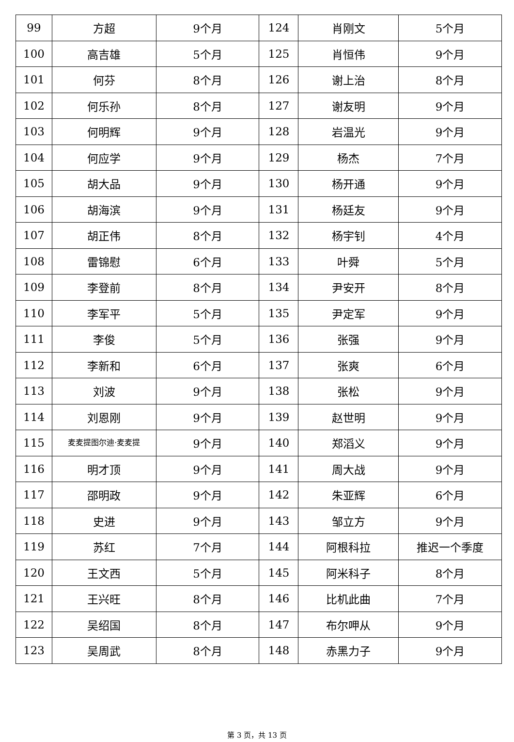| 99 | 方超 | 9个月 | 124 | 肖刚文 | 5个月 |
| 100 | 高吉雄 | 5个月 | 125 | 肖恒伟 | 9个月 |
| 101 | 何芬 | 8个月 | 126 | 谢上治 | 8个月 |
| 102 | 何乐孙 | 8个月 | 127 | 谢友明 | 9个月 |
| 103 | 何明辉 | 9个月 | 128 | 岩温光 | 9个月 |
| 104 | 何应学 | 9个月 | 129 | 杨杰 | 7个月 |
| 105 | 胡大品 | 9个月 | 130 | 杨开通 | 9个月 |
| 106 | 胡海滨 | 9个月 | 131 | 杨廷友 | 9个月 |
| 107 | 胡正伟 | 8个月 | 132 | 杨宇钊 | 4个月 |
| 108 | 雷锦慰 | 6个月 | 133 | 叶舜 | 5个月 |
| 109 | 李登前 | 8个月 | 134 | 尹安开 | 8个月 |
| 110 | 李军平 | 5个月 | 135 | 尹定军 | 9个月 |
| 111 | 李俊 | 5个月 | 136 | 张强 | 9个月 |
| 112 | 李新和 | 6个月 | 137 | 张爽 | 6个月 |
| 113 | 刘波 | 9个月 | 138 | 张松 | 9个月 |
| 114 | 刘恩刚 | 9个月 | 139 | 赵世明 | 9个月 |
| 115 | 麦麦提图尔迪·麦麦提 | 9个月 | 140 | 郑滔义 | 9个月 |
| 116 | 明才顶 | 9个月 | 141 | 周大战 | 9个月 |
| 117 | 邵明政 | 9个月 | 142 | 朱亚辉 | 6个月 |
| 118 | 史进 | 9个月 | 143 | 邹立方 | 9个月 |
| 119 | 苏红 | 7个月 | 144 | 阿根科拉 | 推迟一个季度 |
| 120 | 王文西 | 5个月 | 145 | 阿米科子 | 8个月 |
| 121 | 王兴旺 | 8个月 | 146 | 比机此曲 | 7个月 |
| 122 | 吴绍国 | 8个月 | 147 | 布尔呷从 | 9个月 |
| 123 | 吴周武 | 8个月 | 148 | 赤黑力子 | 9个月 |
第 3 页，共 13 页